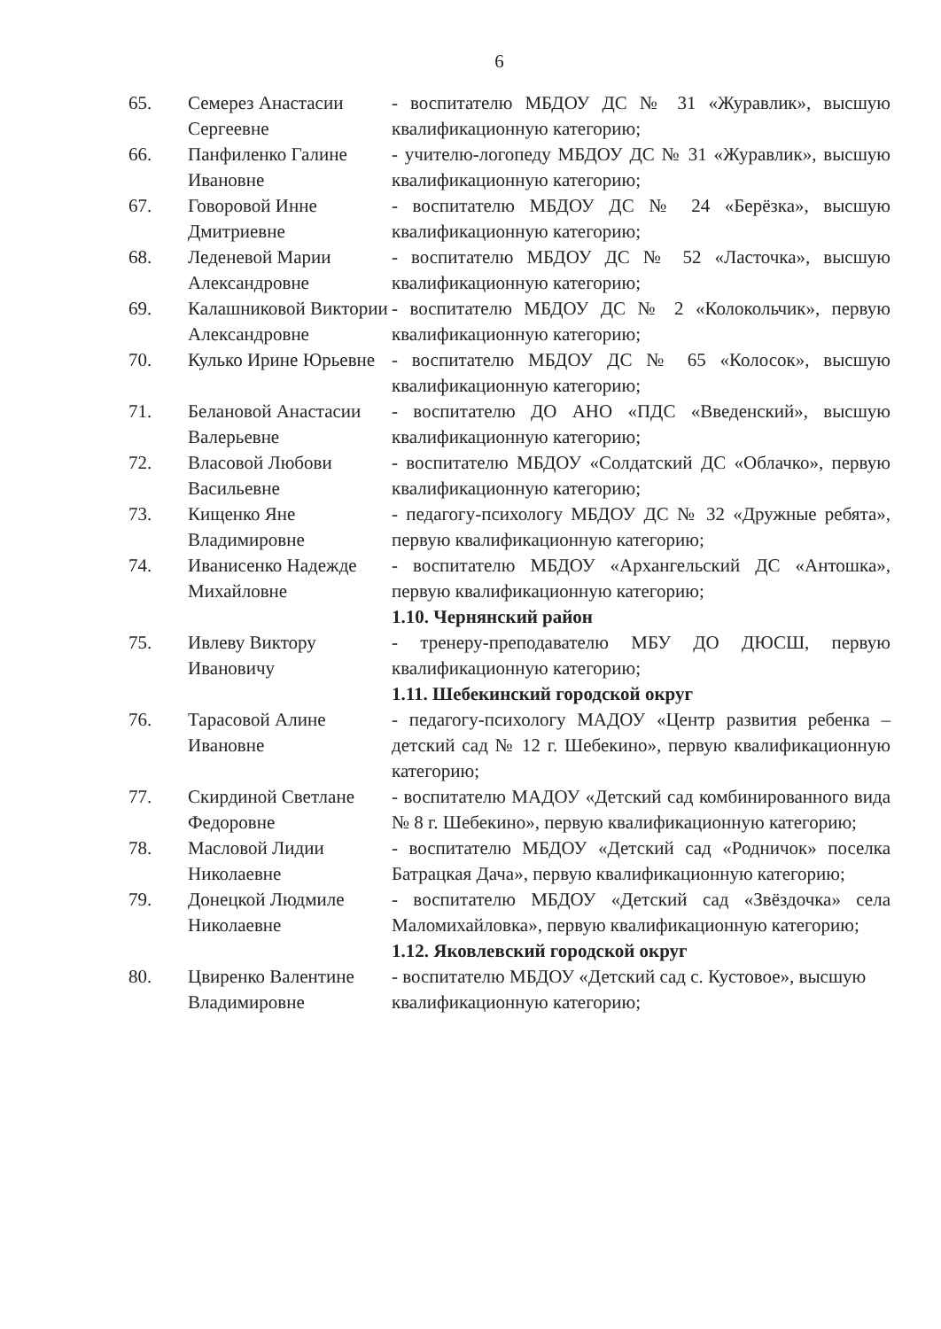6
| 65. | Семерез Анастасии Сергеевне | - воспитателю МБДОУ ДС № 31 «Журавлик», высшую квалификационную категорию; |
| 66. | Панфиленко Галине Ивановне | - учителю-логопеду МБДОУ ДС № 31 «Журавлик», высшую квалификационную категорию; |
| 67. | Говоровой Инне Дмитриевне | - воспитателю МБДОУ ДС № 24 «Берёзка», высшую квалификационную категорию; |
| 68. | Леденевой Марии Александровне | - воспитателю МБДОУ ДС № 52 «Ласточка», высшую квалификационную категорию; |
| 69. | Калашниковой Виктории Александровне | - воспитателю МБДОУ ДС № 2 «Колокольчик», первую квалификационную категорию; |
| 70. | Кулько Ирине Юрьевне | - воспитателю МБДОУ ДС № 65 «Колосок», высшую квалификационную категорию; |
| 71. | Белановой Анастасии Валерьевне | - воспитателю ДО АНО «ПДС «Введенский», высшую квалификационную категорию; |
| 72. | Власовой Любови Васильевне | - воспитателю МБДОУ «Солдатский ДС «Облачко», первую квалификационную категорию; |
| 73. | Кищенко Яне Владимировне | - педагогу-психологу МБДОУ ДС № 32 «Дружные ребята», первую квалификационную категорию; |
| 74. | Иванисенко Надежде Михайловне | - воспитателю МБДОУ «Архангельский ДС «Антошка», первую квалификационную категорию; |
| | | 1.10. Чернянский район |
| 75. | Ивлеву Виктору Ивановичу | - тренеру-преподавателю МБУ ДО ДЮСШ, первую квалификационную категорию; |
| | | 1.11. Шебекинский городской округ |
| 76. | Тарасовой Алине Ивановне | - педагогу-психологу МАДОУ «Центр развития ребенка – детский сад № 12 г. Шебекино», первую квалификационную категорию; |
| 77. | Скирдиной Светлане Федоровне | - воспитателю МАДОУ «Детский сад комбинированного вида № 8 г. Шебекино», первую квалификационную категорию; |
| 78. | Масловой Лидии Николаевне | - воспитателю МБДОУ «Детский сад «Родничок» поселка Батрацкая Дача», первую квалификационную категорию; |
| 79. | Донецкой Людмиле Николаевне | - воспитателю МБДОУ «Детский сад «Звёздочка» села Маломихайловка», первую квалификационную категорию; |
| | | 1.12. Яковлевский городской округ |
| 80. | Цвиренко Валентине Владимировне | - воспитателю МБДОУ «Детский сад с. Кустовое», высшую квалификационную категорию; |